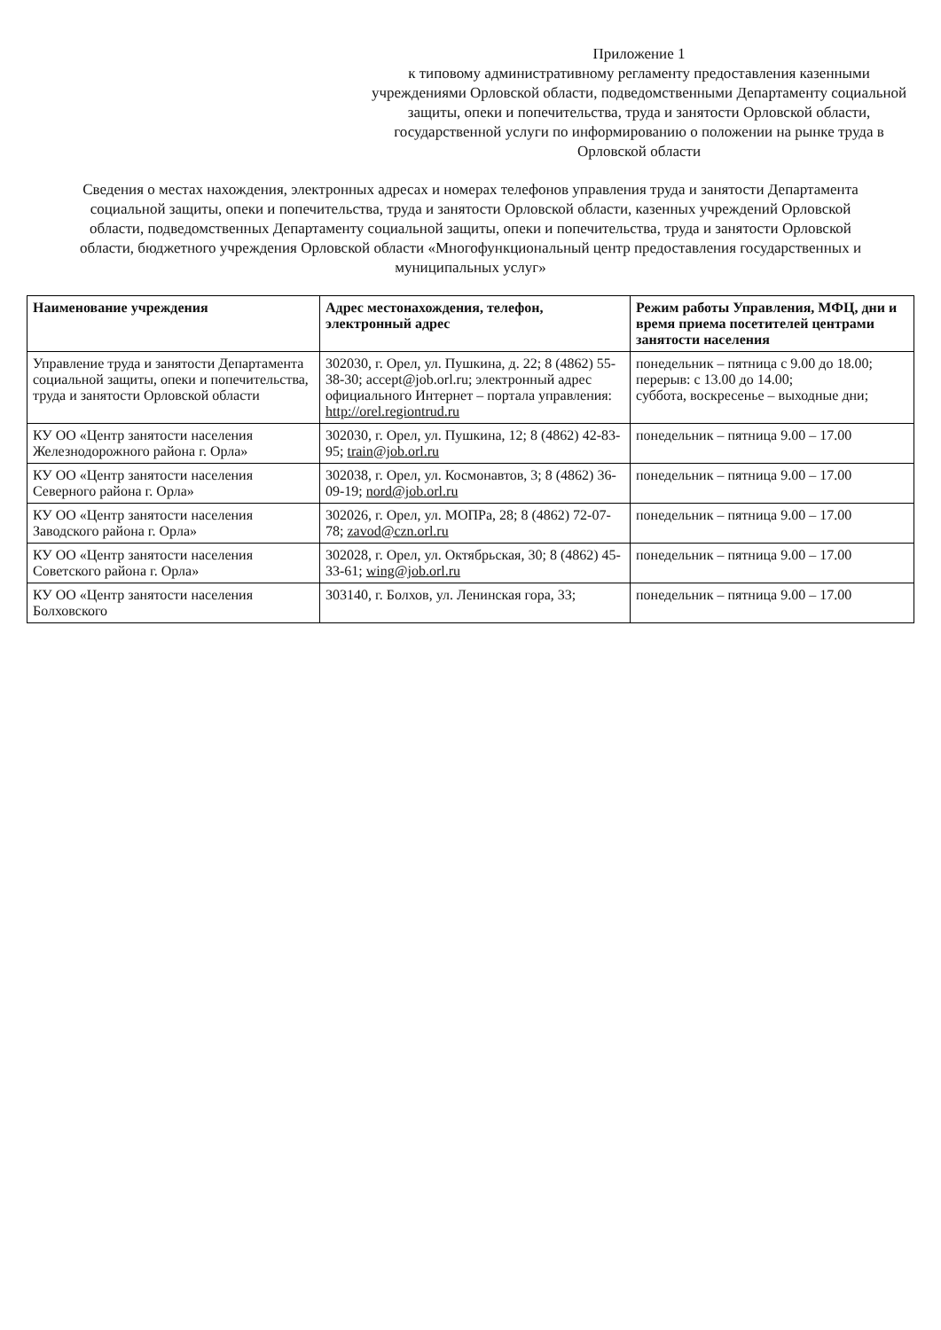Приложение 1
к типовому административному регламенту предоставления казенными учреждениями Орловской области, подведомственными Департаменту социальной защиты, опеки и попечительства, труда и занятости Орловской области, государственной услуги по информированию о положении на рынке труда в Орловской области
Сведения о местах нахождения, электронных адресах и номерах телефонов управления труда и занятости Департамента социальной защиты, опеки и попечительства, труда и занятости Орловской области, казенных учреждений Орловской области, подведомственных Департаменту социальной защиты, опеки и попечительства, труда и занятости Орловской области, бюджетного учреждения Орловской области «Многофункциональный центр предоставления государственных и муниципальных услуг»
| Наименование учреждения | Адрес местонахождения, телефон, электронный адрес | Режим работы Управления, МФЦ, дни и время приема посетителей центрами занятости населения |
| --- | --- | --- |
| Управление труда и занятости Департамента социальной защиты, опеки и попечительства, труда и занятости Орловской области | 302030, г. Орел, ул. Пушкина, д. 22; 8 (4862) 55-38-30; accept@job.orl.ru; электронный адрес официального Интернет – портала управления: http://orel.regiontrud.ru | понедельник – пятница с 9.00 до 18.00; перерыв: с 13.00 до 14.00; суббота, воскресенье – выходные дни; |
| КУ ОО «Центр занятости населения Железнодорожного района г. Орла» | 302030, г. Орел, ул. Пушкина, 12; 8 (4862) 42-83-95; train@job.orl.ru | понедельник – пятница 9.00 – 17.00 |
| КУ ОО «Центр занятости населения Северного района г. Орла» | 302038, г. Орел, ул. Космонавтов, 3; 8 (4862) 36-09-19; nord@job.orl.ru | понедельник – пятница 9.00 – 17.00 |
| КУ ОО «Центр занятости населения Заводского района г. Орла» | 302026, г. Орел, ул. МОПРа, 28; 8 (4862) 72-07-78; zavod@czn.orl.ru | понедельник – пятница 9.00 – 17.00 |
| КУ ОО «Центр занятости населения Советского района г. Орла» | 302028, г. Орел, ул. Октябрьская, 30; 8 (4862) 45-33-61; wing@job.orl.ru | понедельник – пятница 9.00 – 17.00 |
| КУ ОО «Центр занятости населения Болховского | 303140, г. Болхов, ул. Ленинская гора, 33; | понедельник – пятница 9.00 – 17.00 |